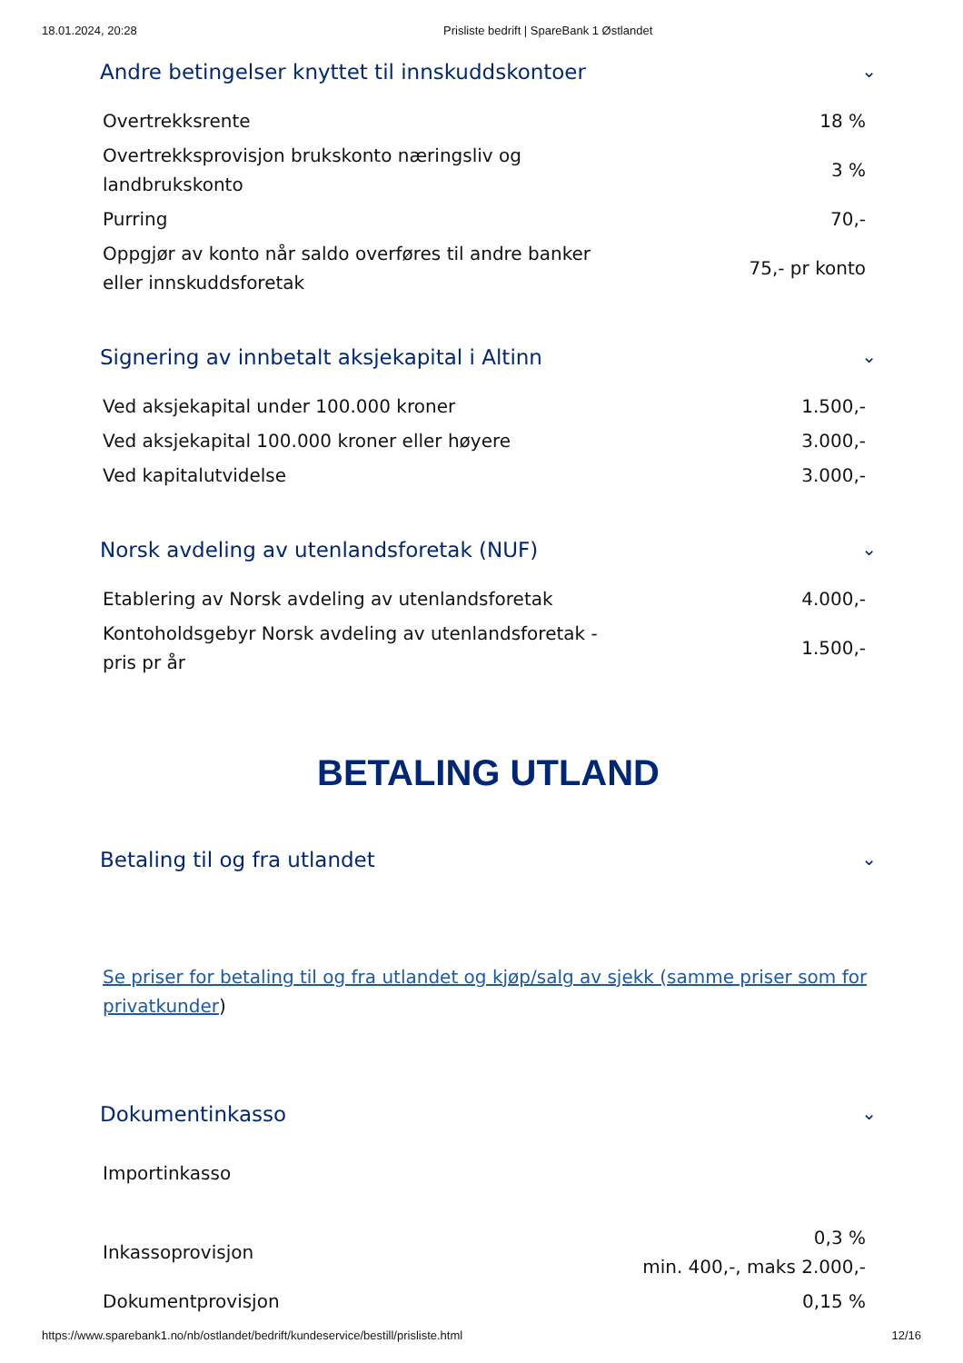18.01.2024, 20:28 Prisliste bedrift | SpareBank 1 Østlandet
Andre betingelser knyttet til innskuddskontoer ⌄
| Overtrekksrente | 18 % |
| Overtrekksprovisjon brukskonto næringsliv og landbrukskonto | 3 % |
| Purring | 70,- |
| Oppgjør av konto når saldo overføres til andre banker eller innskuddsforetak | 75,- pr konto |
Signering av innbetalt aksjekapital i Altinn ⌄
| Ved aksjekapital under 100.000 kroner | 1.500,- |
| Ved aksjekapital 100.000 kroner eller høyere | 3.000,- |
| Ved kapitalutvidelse | 3.000,- |
Norsk avdeling av utenlandsforetak (NUF) ⌄
| Etablering av Norsk avdeling av utenlandsforetak | 4.000,- |
| Kontoholdsgebyr Norsk avdeling av utenlandsforetak - pris pr år | 1.500,- |
BETALING UTLAND
Betaling til og fra utlandet ⌄
Se priser for betaling til og fra utlandet og kjøp/salg av sjekk (samme priser som for privatkunder)
Dokumentinkasso ⌄
Importinkasso
| Inkassoprovisjon | 0,3 % min. 400,-, maks 2.000,- |
| Dokumentprovisjon | 0,15 % |
https://www.sparebank1.no/nb/ostlandet/bedrift/kundeservice/bestill/prisliste.html 12/16